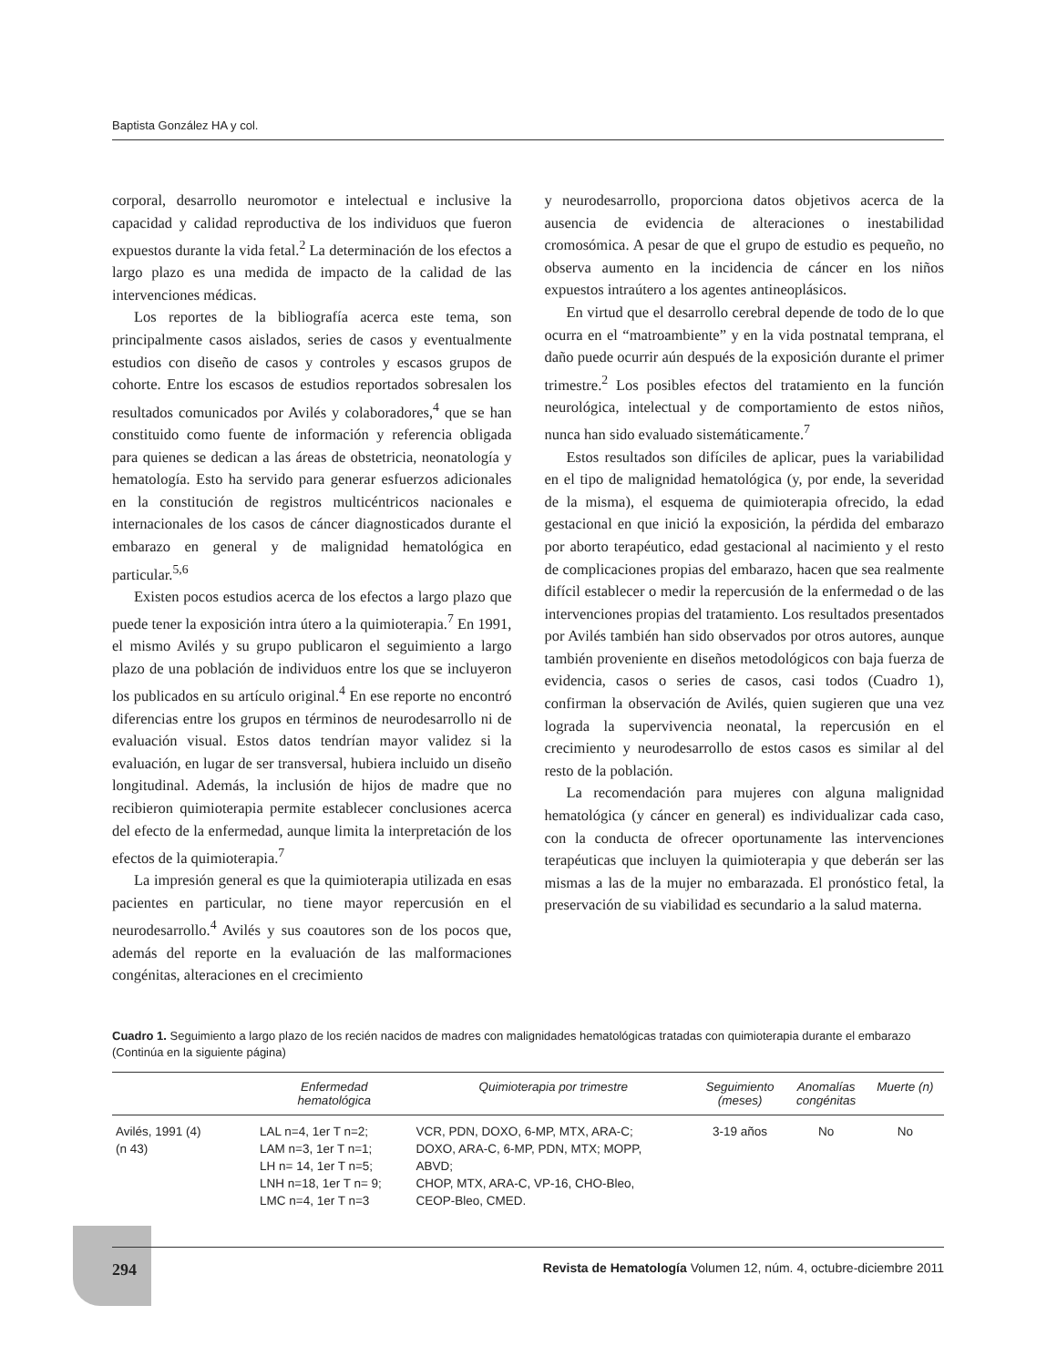Baptista González HA y col.
corporal, desarrollo neuromotor e intelectual e inclusive la capacidad y calidad reproductiva de los individuos que fueron expuestos durante la vida fetal.<sup>2</sup> La determinación de los efectos a largo plazo es una medida de impacto de la calidad de las intervenciones médicas.
Los reportes de la bibliografía acerca este tema, son principalmente casos aislados, series de casos y eventualmente estudios con diseño de casos y controles y escasos grupos de cohorte. Entre los escasos de estudios reportados sobresalen los resultados comunicados por Avilés y colaboradores,<sup>4</sup> que se han constituido como fuente de información y referencia obligada para quienes se dedican a las áreas de obstetricia, neonatología y hematología. Esto ha servido para generar esfuerzos adicionales en la constitución de registros multicéntricos nacionales e internacionales de los casos de cáncer diagnosticados durante el embarazo en general y de malignidad hematológica en particular.<sup>5,6</sup>
Existen pocos estudios acerca de los efectos a largo plazo que puede tener la exposición intra útero a la quimioterapia.<sup>7</sup> En 1991, el mismo Avilés y su grupo publicaron el seguimiento a largo plazo de una población de individuos entre los que se incluyeron los publicados en su artículo original.<sup>4</sup> En ese reporte no encontró diferencias entre los grupos en términos de neurodesarrollo ni de evaluación visual. Estos datos tendrían mayor validez si la evaluación, en lugar de ser transversal, hubiera incluido un diseño longitudinal. Además, la inclusión de hijos de madre que no recibieron quimioterapia permite establecer conclusiones acerca del efecto de la enfermedad, aunque limita la interpretación de los efectos de la quimioterapia.<sup>7</sup>
La impresión general es que la quimioterapia utilizada en esas pacientes en particular, no tiene mayor repercusión en el neurodesarrollo.<sup>4</sup> Avilés y sus coautores son de los pocos que, además del reporte en la evaluación de las malformaciones congénitas, alteraciones en el crecimiento
y neurodesarrollo, proporciona datos objetivos acerca de la ausencia de evidencia de alteraciones o inestabilidad cromosómica. A pesar de que el grupo de estudio es pequeño, no observa aumento en la incidencia de cáncer en los niños expuestos intraútero a los agentes antineoplásicos.
En virtud que el desarrollo cerebral depende de todo de lo que ocurra en el “matroambiente” y en la vida postnatal temprana, el daño puede ocurrir aún después de la exposición durante el primer trimestre.<sup>2</sup> Los posibles efectos del tratamiento en la función neurológica, intelectual y de comportamiento de estos niños, nunca han sido evaluado sistemáticamente.<sup>7</sup>
Estos resultados son difíciles de aplicar, pues la variabilidad en el tipo de malignidad hematológica (y, por ende, la severidad de la misma), el esquema de quimioterapia ofrecido, la edad gestacional en que inició la exposición, la pérdida del embarazo por aborto terapéutico, edad gestacional al nacimiento y el resto de complicaciones propias del embarazo, hacen que sea realmente difícil establecer o medir la repercusión de la enfermedad o de las intervenciones propias del tratamiento. Los resultados presentados por Avilés también han sido observados por otros autores, aunque también proveniente en diseños metodológicos con baja fuerza de evidencia, casos o series de casos, casi todos (Cuadro 1), confirman la observación de Avilés, quien sugieren que una vez lograda la supervivencia neonatal, la repercusión en el crecimiento y neurodesarrollo de estos casos es similar al del resto de la población.
La recomendación para mujeres con alguna malignidad hematológica (y cáncer en general) es individualizar cada caso, con la conducta de ofrecer oportunamente las intervenciones terapéuticas que incluyen la quimioterapia y que deberán ser las mismas a las de la mujer no embarazada. El pronóstico fetal, la preservación de su viabilidad es secundario a la salud materna.
Cuadro 1. Seguimiento a largo plazo de los recién nacidos de madres con malignidades hematológicas tratadas con quimioterapia durante el embarazo (Continúa en la siguiente página)
| | Enfermedad hematológica | Quimioterapia por trimestre | Seguimiento (meses) | Anomalías congénitas | Muerte (n) |
| --- | --- | --- | --- | --- | --- |
| Avilés, 1991 (4) (n 43) | LAL n=4, 1er T n=2; LAM n=3, 1er T n=1; LH n= 14, 1er T n=5; LNH n=18, 1er T n= 9; LMC n=4, 1er T n=3 | VCR, PDN, DOXO, 6-MP, MTX, ARA-C; DOXO, ARA-C, 6-MP, PDN, MTX; MOPP, ABVD; CHOP, MTX, ARA-C, VP-16, CHO-Bleo, CEOP-Bleo, CMED. | 3-19 años | No | No |
294 Revista de Hematología Volumen 12, núm. 4, octubre-diciembre 2011